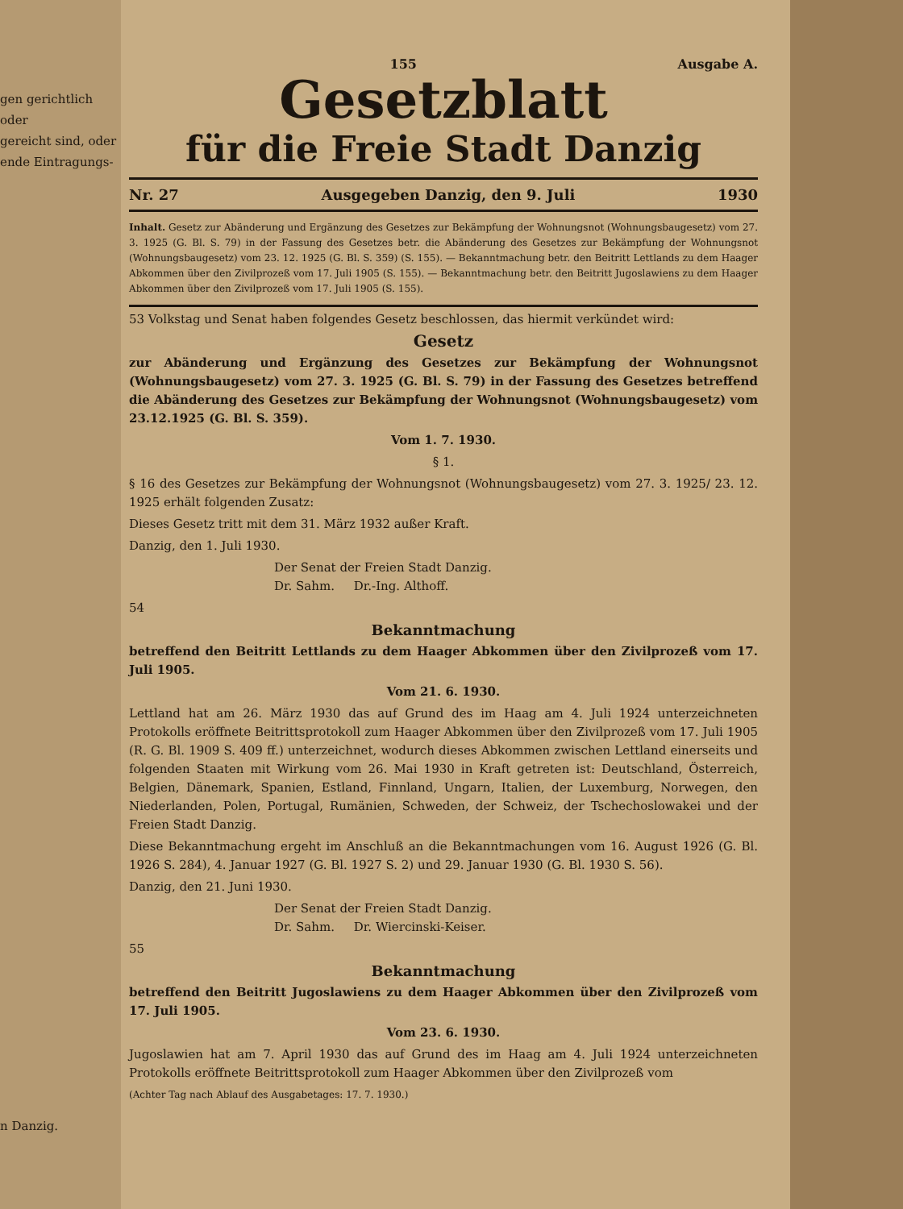gen gerichtlich oder
gereicht sind, oder
ende Eintragungs-
n Danzig.
155 Ausgabe A.
Gesetzblatt
für die Freie Stadt Danzig
Nr. 27 Ausgegeben Danzig, den 9. Juli 1930
Inhalt. Gesetz zur Abänderung und Ergänzung des Gesetzes zur Bekämpfung der Wohnungsnot (Wohnungsbaugesetz) vom 27. 3. 1925 (G. Bl. S. 79) in der Fassung des Gesetzes betr. die Abänderung des Gesetzes zur Bekämpfung der Wohnungsnot (Wohnungsbaugesetz) vom 23. 12. 1925 (G. Bl. S. 359) (S. 155). — Bekanntmachung betr. den Beitritt Lettlands zu dem Haager Abkommen über den Zivilprozeß vom 17. Juli 1905 (S. 155). — Bekanntmachung betr. den Beitritt Jugoslawiens zu dem Haager Abkommen über den Zivilprozeß vom 17. Juli 1905 (S. 155).
53 Volkstag und Senat haben folgendes Gesetz beschlossen, das hiermit verkündet wird:
Gesetz
zur Abänderung und Ergänzung des Gesetzes zur Bekämpfung der Wohnungsnot (Wohnungsbaugesetz) vom 27. 3. 1925 (G. Bl. S. 79) in der Fassung des Gesetzes betreffend die Abänderung des Gesetzes zur Bekämpfung der Wohnungsnot (Wohnungsbaugesetz) vom 23.12.1925 (G. Bl. S. 359).
Vom 1. 7. 1930.
§ 1.
§ 16 des Gesetzes zur Bekämpfung der Wohnungsnot (Wohnungsbaugesetz) vom 27. 3. 1925/ 23. 12. 1925 erhält folgenden Zusatz:
Dieses Gesetz tritt mit dem 31. März 1932 außer Kraft.
Danzig, den 1. Juli 1930.
Der Senat der Freien Stadt Danzig.
Dr. Sahm. Dr.-Ing. Althoff.
54
Bekanntmachung
betreffend den Beitritt Lettlands zu dem Haager Abkommen über den Zivilprozeß vom 17. Juli 1905.
Vom 21. 6. 1930.
Lettland hat am 26. März 1930 das auf Grund des im Haag am 4. Juli 1924 unterzeichneten Protokolls eröffnete Beitrittsprotokoll zum Haager Abkommen über den Zivilprozeß vom 17. Juli 1905 (R. G. Bl. 1909 S. 409 ff.) unterzeichnet, wodurch dieses Abkommen zwischen Lettland einerseits und folgenden Staaten mit Wirkung vom 26. Mai 1930 in Kraft getreten ist: Deutschland, Österreich, Belgien, Dänemark, Spanien, Estland, Finnland, Ungarn, Italien, der Luxemburg, Norwegen, den Niederlanden, Polen, Portugal, Rumänien, Schweden, der Schweiz, der Tschechoslowakei und der Freien Stadt Danzig.
Diese Bekanntmachung ergeht im Anschluß an die Bekanntmachungen vom 16. August 1926 (G. Bl. 1926 S. 284), 4. Januar 1927 (G. Bl. 1927 S. 2) und 29. Januar 1930 (G. Bl. 1930 S. 56).
Danzig, den 21. Juni 1930.
Der Senat der Freien Stadt Danzig.
Dr. Sahm. Dr. Wiercinski-Keiser.
55
Bekanntmachung
betreffend den Beitritt Jugoslawiens zu dem Haager Abkommen über den Zivilprozeß vom 17. Juli 1905.
Vom 23. 6. 1930.
Jugoslawien hat am 7. April 1930 das auf Grund des im Haag am 4. Juli 1924 unterzeichneten Protokolls eröffnete Beitrittsprotokoll zum Haager Abkommen über den Zivilprozeß vom
(Achter Tag nach Ablauf des Ausgabetages: 17. 7. 1930.)